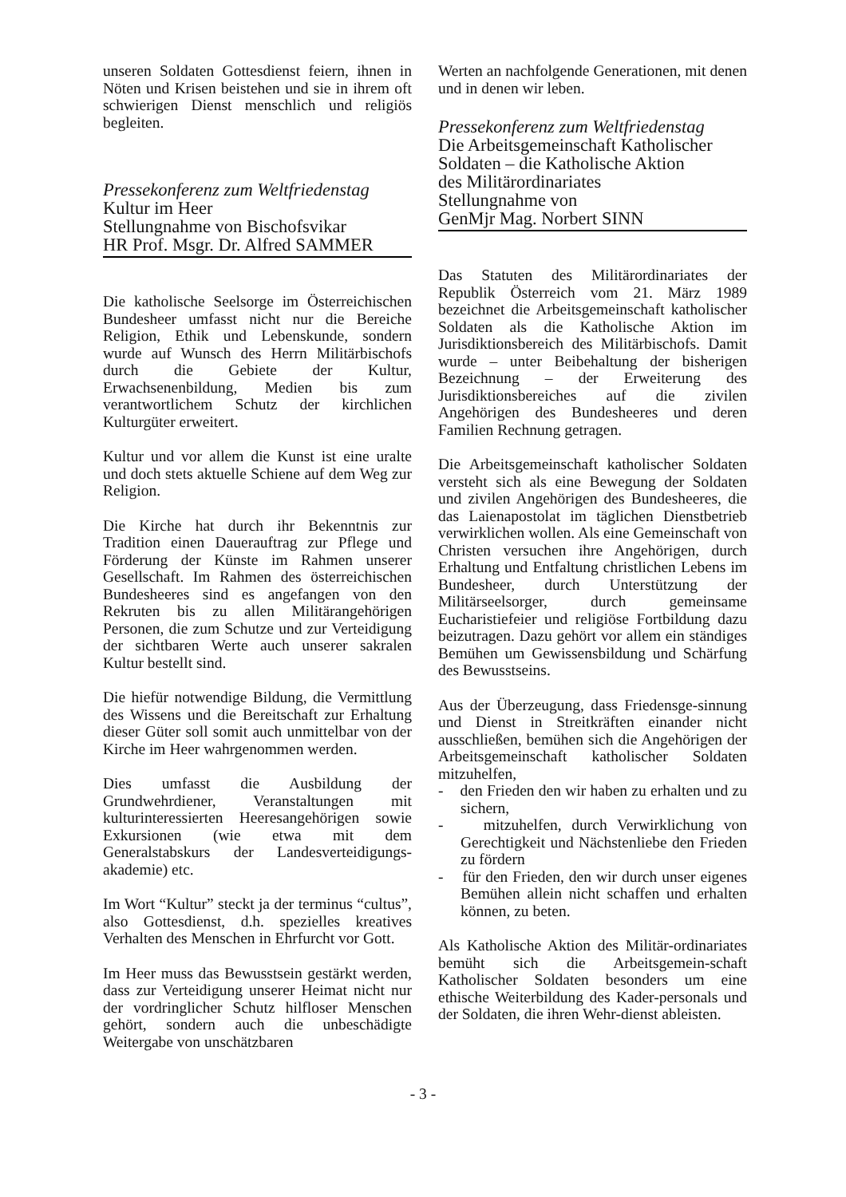unseren Soldaten Gottesdienst feiern, ihnen in Nöten und Krisen beistehen und sie in ihrem oft schwierigen Dienst menschlich und religiös begleiten.
Pressekonferenz zum Weltfriedenstag
Kultur im Heer
Stellungnahme von Bischofsvikar
HR Prof. Msgr. Dr. Alfred SAMMER
Die katholische Seelsorge im Österreichischen Bundesheer umfasst nicht nur die Bereiche Religion, Ethik und Lebenskunde, sondern wurde auf Wunsch des Herrn Militärbischofs durch die Gebiete der Kultur, Erwachsenenbildung, Medien bis zum verantwortlichem Schutz der kirchlichen Kulturgüter erweitert.
Kultur und vor allem die Kunst ist eine uralte und doch stets aktuelle Schiene auf dem Weg zur Religion.
Die Kirche hat durch ihr Bekenntnis zur Tradition einen Dauerauftrag zur Pflege und Förderung der Künste im Rahmen unserer Gesellschaft. Im Rahmen des österreichischen Bundesheeres sind es angefangen von den Rekruten bis zu allen Militärangehörigen Personen, die zum Schutze und zur Verteidigung der sichtbaren Werte auch unserer sakralen Kultur bestellt sind.
Die hiefür notwendige Bildung, die Vermittlung des Wissens und die Bereitschaft zur Erhaltung dieser Güter soll somit auch unmittelbar von der Kirche im Heer wahrgenommen werden.
Dies umfasst die Ausbildung der Grundwehrdiener, Veranstaltungen mit kulturinteressierten Heeresangehörigen sowie Exkursionen (wie etwa mit dem Generalstabskurs der Landesverteidigungs-akademie) etc.
Im Wort “Kultur” steckt ja der terminus “cultus”, also Gottesdienst, d.h. spezielles kreatives Verhalten des Menschen in Ehrfurcht vor Gott.
Im Heer muss das Bewusstsein gestärkt werden, dass zur Verteidigung unserer Heimat nicht nur der vordringlicher Schutz hilfloser Menschen gehört, sondern auch die unbeschädigte Weitergabe von unschätzbaren
Werten an nachfolgende Generationen, mit denen und in denen wir leben.
Pressekonferenz zum Weltfriedenstag
Die Arbeitsgemeinschaft Katholischer Soldaten – die Katholische Aktion
des Militärordinariates
Stellungnahme von
GenMjr Mag. Norbert SINN
Das Statuten des Militärordinariates der Republik Österreich vom 21. März 1989 bezeichnet die Arbeitsgemeinschaft katholischer Soldaten als die Katholische Aktion im Jurisdiktionsbereich des Militärbischofs. Damit wurde – unter Beibehaltung der bisherigen Bezeichnung – der Erweiterung des Jurisdiktionsbereiches auf die zivilen Angehörigen des Bundesheeres und deren Familien Rechnung getragen.
Die Arbeitsgemeinschaft katholischer Soldaten versteht sich als eine Bewegung der Soldaten und zivilen Angehörigen des Bundesheeres, die das Laienapostolat im täglichen Dienstbetrieb verwirklichen wollen. Als eine Gemeinschaft von Christen versuchen ihre Angehörigen, durch Erhaltung und Entfaltung christlichen Lebens im Bundesheer, durch Unterstützung der Militärseelsorger, durch gemeinsame Eucharistiefeier und religiöse Fortbildung dazu beizutragen. Dazu gehört vor allem ein ständiges Bemühen um Gewissensbildung und Schärfung des Bewusstseins.
Aus der Überzeugung, dass Friedensge-sinnung und Dienst in Streitkräften einander nicht ausschließen, bemühen sich die Angehörigen der Arbeitsgemeinschaft katholischer Soldaten mitzuhelfen,
- den Frieden den wir haben zu erhalten und zu sichern,
- mitzuhelfen, durch Verwirklichung von Gerechtigkeit und Nächstenliebe den Frieden zu fördern
- für den Frieden, den wir durch unser eigenes Bemühen allein nicht schaffen und erhalten können, zu beten.
Als Katholische Aktion des Militär-ordinariates bemüht sich die Arbeitsgemein-schaft Katholischer Soldaten besonders um eine ethische Weiterbildung des Kader-personals und der Soldaten, die ihren Wehr-dienst ableisten.
- 3 -